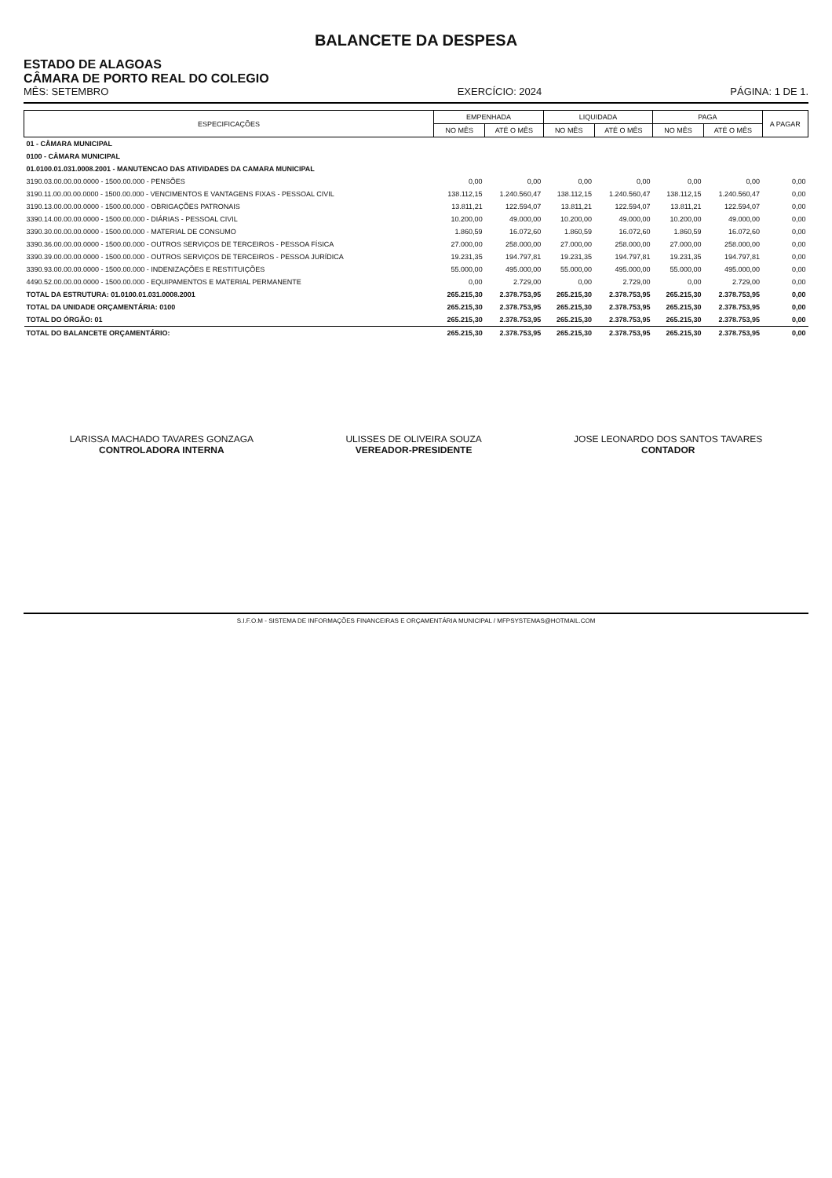BALANCETE DA DESPESA
ESTADO DE ALAGOAS
CÂMARA DE PORTO REAL DO COLEGIO
MÊS: SETEMBRO
EXERCÍCIO: 2024
PÁGINA: 1 DE 1.
| ESPECIFICAÇÕES | EMPENHADA | | LIQUIDADA | | PAGA | | A PAGAR |
| --- | --- | --- | --- | --- | --- | --- | --- |
| | NO MÊS | ATÉ O MÊS | NO MÊS | ATÉ O MÊS | NO MÊS | ATÉ O MÊS | |
| 01 - CÂMARA MUNICIPAL | | | | | | | |
| 0100 - CÂMARA MUNICIPAL | | | | | | | |
| 01.0100.01.031.0008.2001 - MANUTENCAO DAS ATIVIDADES DA CAMARA MUNICIPAL | | | | | | | |
| 3190.03.00.00.00.0000 - 1500.00.000 - PENSÕES | 0,00 | 0,00 | 0,00 | 0,00 | 0,00 | 0,00 | 0,00 |
| 3190.11.00.00.00.0000 - 1500.00.000 - VENCIMENTOS E VANTAGENS FIXAS - PESSOAL CIVIL | 138.112,15 | 1.240.560,47 | 138.112,15 | 1.240.560,47 | 138.112,15 | 1.240.560,47 | 0,00 |
| 3190.13.00.00.00.0000 - 1500.00.000 - OBRIGAÇÕES PATRONAIS | 13.811,21 | 122.594,07 | 13.811,21 | 122.594,07 | 13.811,21 | 122.594,07 | 0,00 |
| 3390.14.00.00.00.0000 - 1500.00.000 - DIÁRIAS - PESSOAL CIVIL | 10.200,00 | 49.000,00 | 10.200,00 | 49.000,00 | 10.200,00 | 49.000,00 | 0,00 |
| 3390.30.00.00.00.0000 - 1500.00.000 - MATERIAL DE CONSUMO | 1.860,59 | 16.072,60 | 1.860,59 | 16.072,60 | 1.860,59 | 16.072,60 | 0,00 |
| 3390.36.00.00.00.0000 - 1500.00.000 - OUTROS SERVIÇOS DE TERCEIROS - PESSOA FÍSICA | 27.000,00 | 258.000,00 | 27.000,00 | 258.000,00 | 27.000,00 | 258.000,00 | 0,00 |
| 3390.39.00.00.00.0000 - 1500.00.000 - OUTROS SERVIÇOS DE TERCEIROS - PESSOA JURÍDICA | 19.231,35 | 194.797,81 | 19.231,35 | 194.797,81 | 19.231,35 | 194.797,81 | 0,00 |
| 3390.93.00.00.00.0000 - 1500.00.000 - INDENIZAÇÕES E RESTITUIÇÕES | 55.000,00 | 495.000,00 | 55.000,00 | 495.000,00 | 55.000,00 | 495.000,00 | 0,00 |
| 4490.52.00.00.00.0000 - 1500.00.000 - EQUIPAMENTOS E MATERIAL PERMANENTE | 0,00 | 2.729,00 | 0,00 | 2.729,00 | 0,00 | 2.729,00 | 0,00 |
| TOTAL DA ESTRUTURA: 01.0100.01.031.0008.2001 | 265.215,30 | 2.378.753,95 | 265.215,30 | 2.378.753,95 | 265.215,30 | 2.378.753,95 | 0,00 |
| TOTAL DA UNIDADE ORÇAMENTÁRIA: 0100 | 265.215,30 | 2.378.753,95 | 265.215,30 | 2.378.753,95 | 265.215,30 | 2.378.753,95 | 0,00 |
| TOTAL DO ÓRGÃO: 01 | 265.215,30 | 2.378.753,95 | 265.215,30 | 2.378.753,95 | 265.215,30 | 2.378.753,95 | 0,00 |
| TOTAL DO BALANCETE ORÇAMENTÁRIO: | 265.215,30 | 2.378.753,95 | 265.215,30 | 2.378.753,95 | 265.215,30 | 2.378.753,95 | 0,00 |
LARISSA MACHADO TAVARES GONZAGA
CONTROLADORA INTERNA
ULISSES DE OLIVEIRA SOUZA
VEREADOR-PRESIDENTE
JOSE LEONARDO DOS SANTOS TAVARES
CONTADOR
S.I.F.O.M - SISTEMA DE INFORMAÇÕES FINANCEIRAS E ORÇAMENTÁRIA MUNICIPAL / MFPSYSTEMAS@HOTMAIL.COM